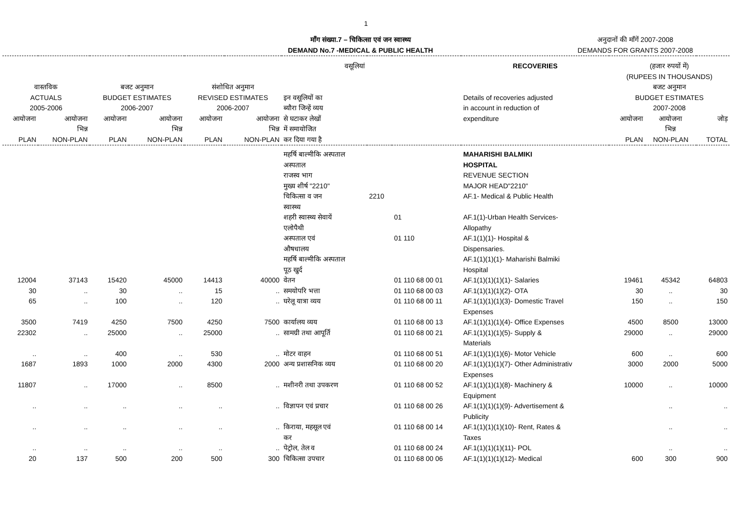1
माँग संख्या.7 – चिकित्सा एवं जन स्वास्थ्य
DEMAND No.7 -MEDICAL & PUBLIC HEALTH
अनुदानों की माँगें 2007-2008
DEMANDS FOR GRANTS 2007-2008
| वसूलियां | | | | | | | | | RECOVERIES | (हजार रुपयों में) (RUPEES IN THOUSANDS) | | |
| --- | --- | --- | --- | --- | --- | --- | --- | --- | --- | --- | --- | --- |
| वास्तविक ACTUALS 2005-2006 | | बजट अनुमान BUDGET ESTIMATES 2006-2007 | | संशोधित अनुमान REVISED ESTIMATES 2006-2007 | | इन वसूलियों का ब्यौरा जिन्हें व्यय से घटाकर लेखों में समायोजित कर दिया गया है | | | Details of recoveries adjusted in account in reduction of expenditure | बजट अनुमान BUDGET ESTIMATES 2007-2008 | | |
| आयोजना PLAN | आयोजना भिन्न NON-PLAN | आयोजना PLAN | आयोजना भिन्न NON-PLAN | आयोजना PLAN | आयोजना भिन्न NON-PLAN | | | | | आयोजना PLAN | आयोजना भिन्न NON-PLAN | जोड़ TOTAL |
| | | | | | | महर्षि बाल्मीकि अस्पताल अस्पताल राजस्व भाग मुख्य शीर्ष "2210" | | | MAHARISHI BALMIKI HOSPITAL REVENUE SECTION MAJOR HEAD"2210" | | | |
| | | | | | | चिकित्सा व जन स्वास्थ्य | 2210 | | AF.1- Medical & Public Health | | | |
| | | | | | | शहरी स्वास्थ्य सेवायें एलोपैथी | | 01 | AF.1(1)-Urban Health Services- Allopathy | | | |
| | | | | | | अस्पताल एवं औषधालय | | 01 110 | AF.1(1)(1)- Hospital & Dispensaries. | | | |
| | | | | | | महर्षि बाल्मीकि अस्पताल पूठ खुर्द | | | AF.1(1)(1)(1)- Maharishi Balmiki Hospital | | | |
| 12004 | 37143 | 15420 | 45000 | 14413 | 40000 | वेतन | | 01 110 68 00 01 | AF.1(1)(1)(1)(1)- Salaries | 19461 | 45342 | 64803 |
| 30 | .. | 30 | .. | 15 | .. | समयोपरि भत्ता | | 01 110 68 00 03 | AF.1(1)(1)(1)(2)- OTA | 30 | .. | 30 |
| 65 | .. | 100 | .. | 120 | .. | घरेलू यात्रा व्यय | | 01 110 68 00 11 | AF.1(1)(1)(1)(3)- Domestic Travel Expenses | 150 | .. | 150 |
| 3500 | 7419 | 4250 | 7500 | 4250 | 7500 | कार्यालय व्यय | | 01 110 68 00 13 | AF.1(1)(1)(1)(4)- Office Expenses | 4500 | 8500 | 13000 |
| 22302 | .. | 25000 | .. | 25000 | .. | सामग्री तथा आपूर्ति | | 01 110 68 00 21 | AF.1(1)(1)(1)(5)- Supply & Materials | 29000 | .. | 29000 |
| .. | .. | 400 | .. | 530 | .. | मोटर वाहन | | 01 110 68 00 51 | AF.1(1)(1)(1)(6)- Motor Vehicle | 600 | .. | 600 |
| 1687 | 1893 | 1000 | 2000 | 4300 | 2000 | अन्य प्रशासनिक व्यय | | 01 110 68 00 20 | AF.1(1)(1)(1)(7)- Other Administrativ Expenses | 3000 | 2000 | 5000 |
| 11807 | .. | 17000 | .. | 8500 | .. | मशीनरी तथा उपकरण | | 01 110 68 00 52 | AF.1(1)(1)(1)(8)- Machinery & Equipment | 10000 | .. | 10000 |
| .. | .. | .. | .. | .. | .. | विज्ञापन एवं प्रचार | | 01 110 68 00 26 | AF.1(1)(1)(1)(9)- Advertisement & Publicity | | .. | .. |
| .. | .. | .. | .. | .. | .. | किराया, महसूल एवं कर | | 01 110 68 00 14 | AF.1(1)(1)(1)(10)- Rent, Rates & Taxes | | .. | .. |
| .. | .. | .. | .. | .. | .. | पेट्रोल, तेल व | | 01 110 68 00 24 | AF.1(1)(1)(1)(11)- POL | | .. | .. |
| 20 | 137 | 500 | 200 | 500 | 300 | चिकित्सा उपचार | | 01 110 68 00 06 | AF.1(1)(1)(1)(12)- Medical | 600 | 300 | 900 |